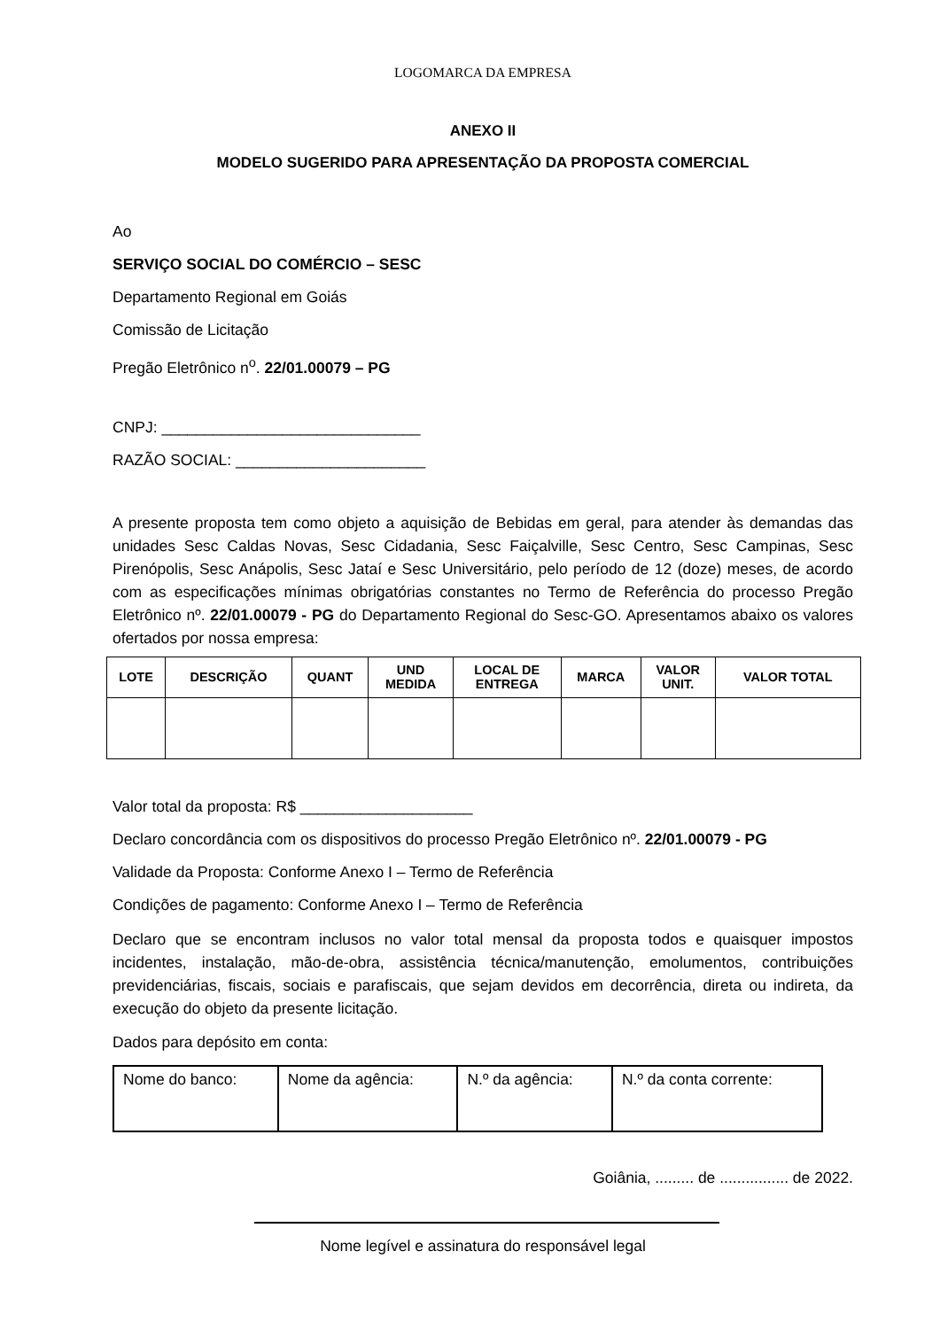LOGOMARCA DA EMPRESA
ANEXO II
MODELO SUGERIDO PARA APRESENTAÇÃO DA PROPOSTA COMERCIAL
Ao
SERVIÇO SOCIAL DO COMÉRCIO – SESC
Departamento Regional em Goiás
Comissão de Licitação
Pregão Eletrônico n<sup>o</sup>. 22/01.00079 – PG
CNPJ: ______________________________
RAZÃO SOCIAL: ______________________
A presente proposta tem como objeto a aquisição de Bebidas em geral, para atender às demandas das unidades Sesc Caldas Novas, Sesc Cidadania, Sesc Faiçalville, Sesc Centro, Sesc Campinas, Sesc Pirenópolis, Sesc Anápolis, Sesc Jataí e Sesc Universitário, pelo período de 12 (doze) meses, de acordo com as especificações mínimas obrigatórias constantes no Termo de Referência do processo Pregão Eletrônico nº. 22/01.00079 - PG do Departamento Regional do Sesc-GO. Apresentamos abaixo os valores ofertados por nossa empresa:
| LOTE | DESCRIÇÃO | QUANT | UND MEDIDA | LOCAL DE ENTREGA | MARCA | VALOR UNIT. | VALOR TOTAL |
| --- | --- | --- | --- | --- | --- | --- | --- |
Valor total da proposta: R$ ____________________
Declaro concordância com os dispositivos do processo Pregão Eletrônico nº. 22/01.00079 - PG
Validade da Proposta: Conforme Anexo I – Termo de Referência
Condições de pagamento: Conforme Anexo I – Termo de Referência
Declaro que se encontram inclusos no valor total mensal da proposta todos e quaisquer impostos incidentes, instalação, mão-de-obra, assistência técnica/manutenção, emolumentos, contribuições previdenciárias, fiscais, sociais e parafiscais, que sejam devidos em decorrência, direta ou indireta, da execução do objeto da presente licitação.
Dados para depósito em conta:
| Nome do banco: | Nome da agência: | N.º da agência: | N.º da conta corrente: |
Goiânia, ......... de ................ de 2022.
Nome legível e assinatura do responsável legal